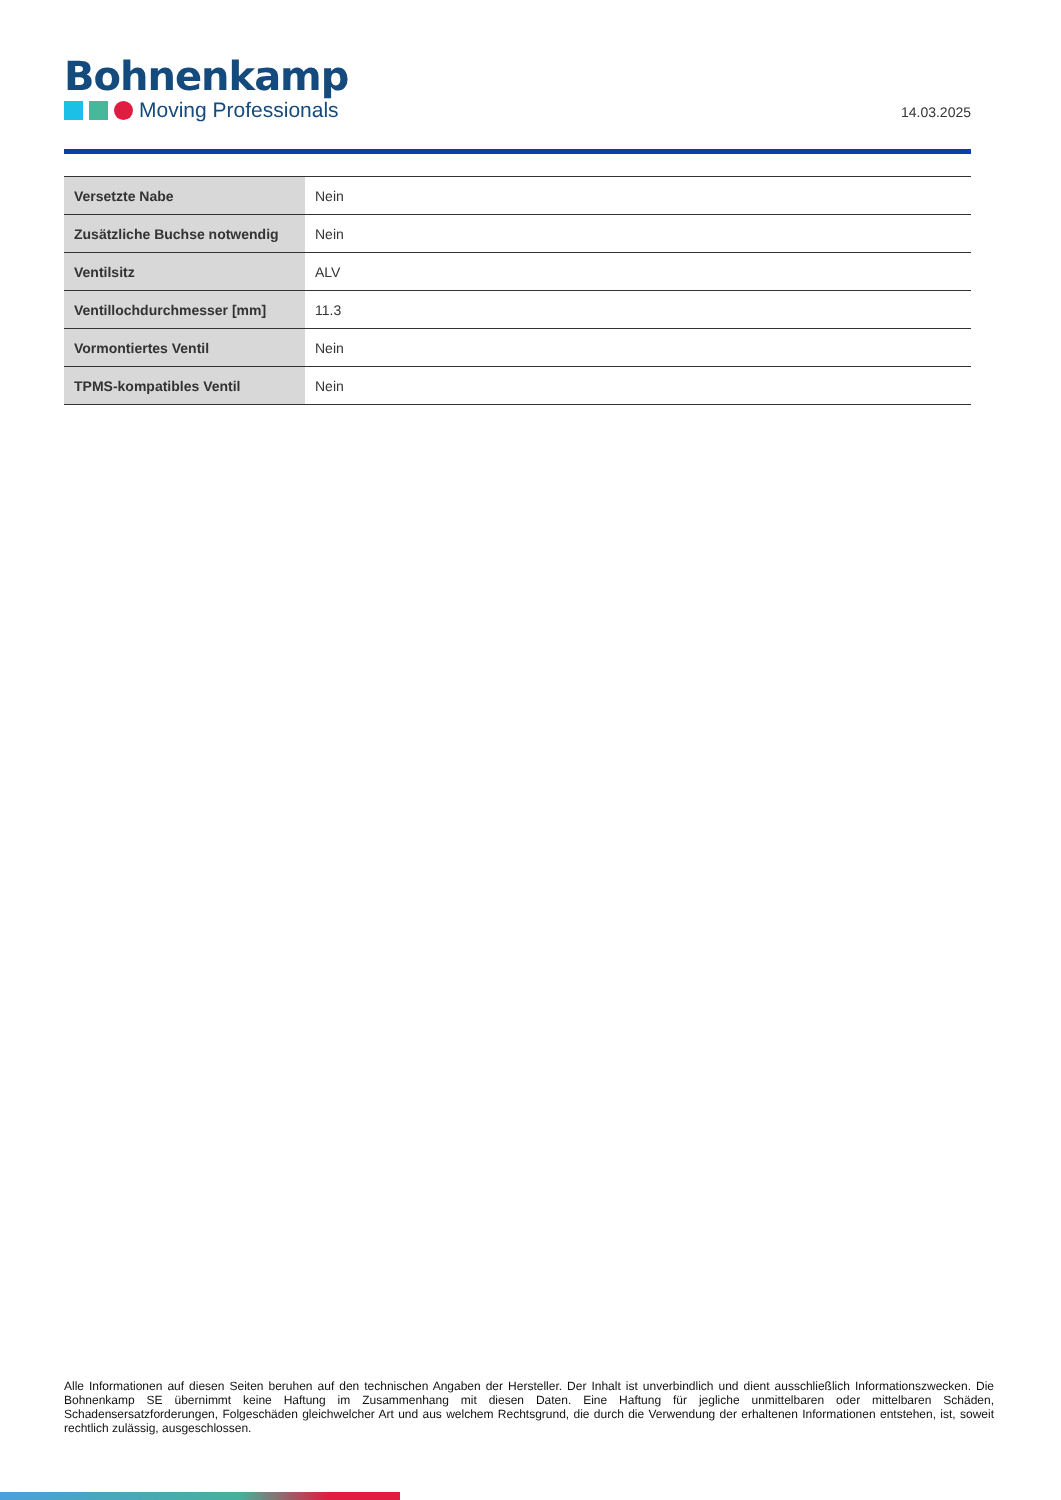Bohnenkamp
Moving Professionals
14.03.2025
| Versetzte Nabe | Nein |
| Zusätzliche Buchse notwendig | Nein |
| Ventilsitz | ALV |
| Ventillochdurchmesser [mm] | 11.3 |
| Vormontiertes Ventil | Nein |
| TPMS-kompatibles Ventil | Nein |
Alle Informationen auf diesen Seiten beruhen auf den technischen Angaben der Hersteller. Der Inhalt ist unverbindlich und dient ausschließlich Informationszwecken. Die Bohnenkamp SE übernimmt keine Haftung im Zusammenhang mit diesen Daten. Eine Haftung für jegliche unmittelbaren oder mittelbaren Schäden, Schadensersatzforderungen, Folgeschäden gleichwelcher Art und aus welchem Rechtsgrund, die durch die Verwendung der erhaltenen Informationen entstehen, ist, soweit rechtlich zulässig, ausgeschlossen.